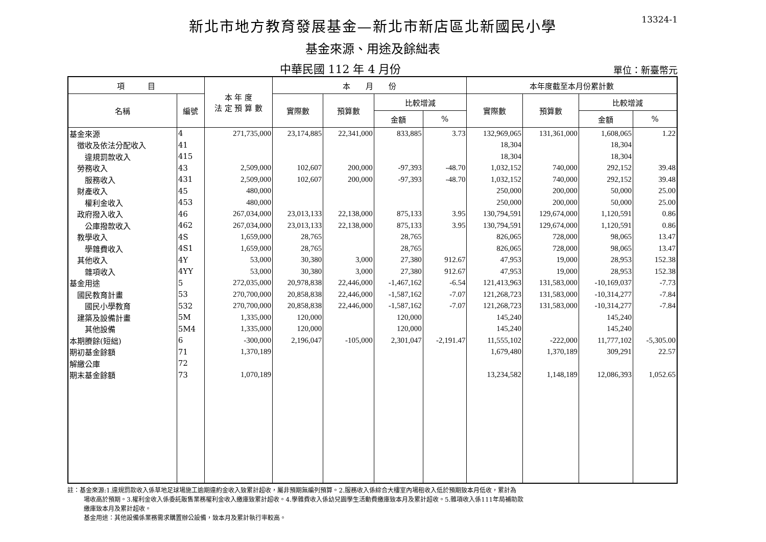13324-1
新北市地方教育發展基金—新北市新店區北新國民小學
基金來源、用途及餘絀表
中華民國 112 年 4 月份
單位：新臺幣元
| 項 目 | | 本 年 度 法 定 預 算 數 | 本 月 份 | | | | 本年度截至本月份累計數 | | | |
| --- | --- | --- | --- | --- | --- | --- | --- | --- | --- | --- |
| 名稱 | 編號 | | 實際數 | 預算數 | 比較增減 | | 實際數 | 預算數 | 比較增減 | |
| | | | | | 金額 | % | | | 金額 | % |
| 基金來源 | 4 | 271,735,000 | 23,174,885 | 22,341,000 | 833,885 | 3.73 | 132,969,065 | 131,361,000 | 1,608,065 | 1.22 |
| 徵收及依法分配收入 | 41 | | | | | | 18,304 | | 18,304 | |
| 違規罰款收入 | 415 | | | | | | 18,304 | | 18,304 | |
| 勞務收入 | 43 | 2,509,000 | 102,607 | 200,000 | -97,393 | -48.70 | 1,032,152 | 740,000 | 292,152 | 39.48 |
| 服務收入 | 431 | 2,509,000 | 102,607 | 200,000 | -97,393 | -48.70 | 1,032,152 | 740,000 | 292,152 | 39.48 |
| 財產收入 | 45 | 480,000 | | | | | 250,000 | 200,000 | 50,000 | 25.00 |
| 權利金收入 | 453 | 480,000 | | | | | 250,000 | 200,000 | 50,000 | 25.00 |
| 政府撥入收入 | 46 | 267,034,000 | 23,013,133 | 22,138,000 | 875,133 | 3.95 | 130,794,591 | 129,674,000 | 1,120,591 | 0.86 |
| 公庫撥款收入 | 462 | 267,034,000 | 23,013,133 | 22,138,000 | 875,133 | 3.95 | 130,794,591 | 129,674,000 | 1,120,591 | 0.86 |
| 教學收入 | 4S | 1,659,000 | 28,765 | | 28,765 | | 826,065 | 728,000 | 98,065 | 13.47 |
| 學雜費收入 | 4S1 | 1,659,000 | 28,765 | | 28,765 | | 826,065 | 728,000 | 98,065 | 13.47 |
| 其他收入 | 4Y | 53,000 | 30,380 | 3,000 | 27,380 | 912.67 | 47,953 | 19,000 | 28,953 | 152.38 |
| 雜項收入 | 4YY | 53,000 | 30,380 | 3,000 | 27,380 | 912.67 | 47,953 | 19,000 | 28,953 | 152.38 |
| 基金用途 | 5 | 272,035,000 | 20,978,838 | 22,446,000 | -1,467,162 | -6.54 | 121,413,963 | 131,583,000 | -10,169,037 | -7.73 |
| 國民教育計畫 | 53 | 270,700,000 | 20,858,838 | 22,446,000 | -1,587,162 | -7.07 | 121,268,723 | 131,583,000 | -10,314,277 | -7.84 |
| 國民小學教育 | 532 | 270,700,000 | 20,858,838 | 22,446,000 | -1,587,162 | -7.07 | 121,268,723 | 131,583,000 | -10,314,277 | -7.84 |
| 建築及設備計畫 | 5M | 1,335,000 | 120,000 | | 120,000 | | 145,240 | | 145,240 | |
| 其他設備 | 5M4 | 1,335,000 | 120,000 | | 120,000 | | 145,240 | | 145,240 | |
| 本期賸餘(短絀) | 6 | -300,000 | 2,196,047 | -105,000 | 2,301,047 | -2,191.47 | 11,555,102 | -222,000 | 11,777,102 | -5,305.00 |
| 期初基金餘額 | 71 | 1,370,189 | | | | | 1,679,480 | 1,370,189 | 309,291 | 22.57 |
| 解繳公庫 | 72 | | | | | | | | | |
| 期末基金餘額 | 73 | 1,070,189 | | | | | 13,234,582 | 1,148,189 | 12,086,393 | 1,052.65 |
註：基金來源:1.違規罰款收入係草地足球場施工逾期違約金收入致累計超收，屬非預期無編列預算。2.服務收入係綜合大樓室內場租收入低於預期致本月低收，累計為
場收高於預期。3.權利金收入係委託販售業務權利金收入繳庫致累計超收。4.學雜費收入係幼兒園學生活動費繳庫致本月及累計超收。5.雜項收入係111年局補助款
繳庫致本月及累計超收。
基金用途：其他設備係業務需求購置辦公設備，致本月及累計執行率較高。